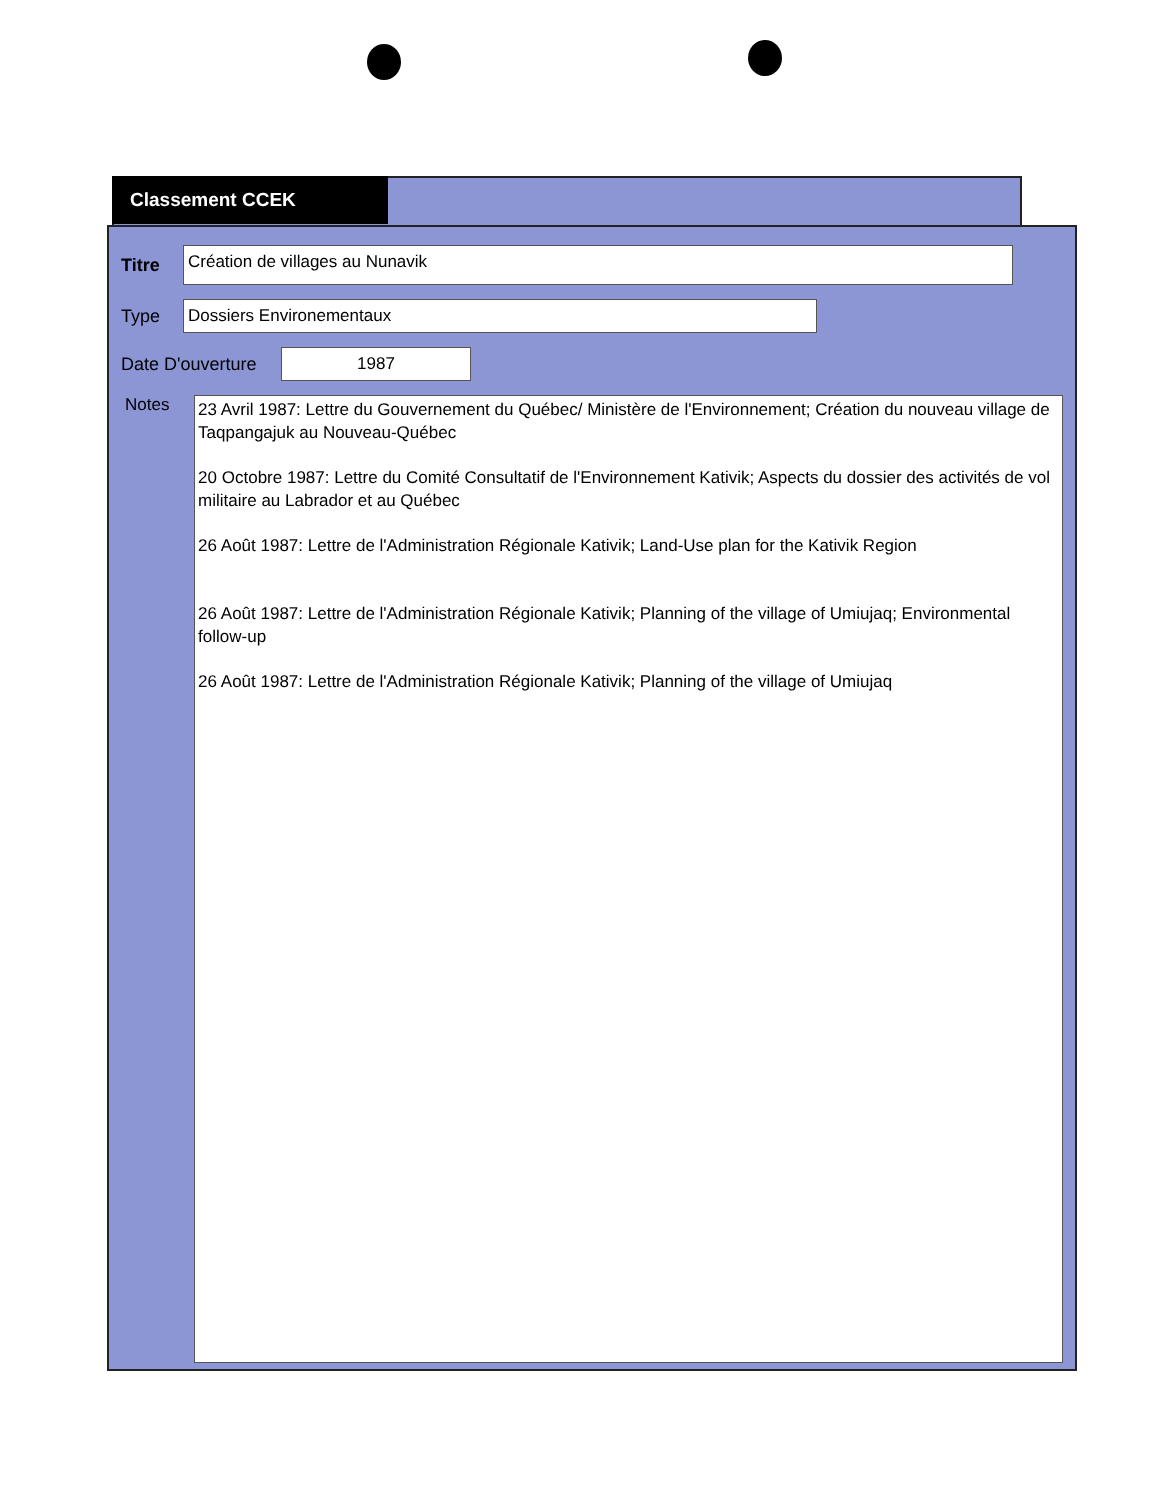Classement CCEK
Titre Création de villages au Nunavik
Type Dossiers Environementaux
Date D'ouverture 1987
Notes
23 Avril 1987: Lettre du Gouvernement du Québec/ Ministère de l'Environnement; Création du nouveau village de Taqpangajuk au Nouveau-Québec
20 Octobre 1987: Lettre du Comité Consultatif de l'Environnement Kativik; Aspects du dossier des activités de vol militaire au Labrador et au Québec
26 Août 1987: Lettre de l'Administration Régionale Kativik; Land-Use plan for the Kativik Region
26 Août 1987: Lettre de l'Administration Régionale Kativik; Planning of the village of Umiujaq; Environmental follow-up
26 Août 1987: Lettre de l'Administration Régionale Kativik; Planning of the village of Umiujaq